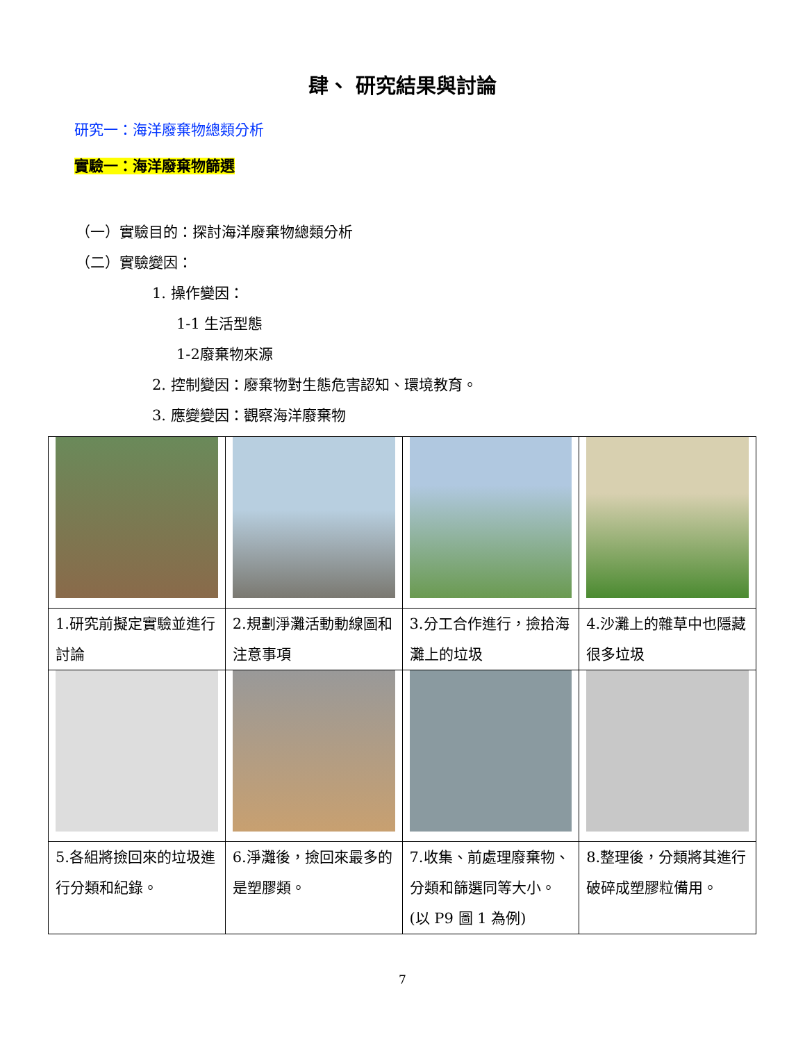肆、 研究結果與討論
研究一：海洋廢棄物總類分析
實驗一：海洋廢棄物篩選
（一）實驗目的：探討海洋廢棄物總類分析
（二）實驗變因：
1. 操作變因：
1-1 生活型態
1-2廢棄物來源
2. 控制變因：廢棄物對生態危害認知、環境教育。
3. 應變變因：觀察海洋廢棄物
| 1.研究前擬定實驗並進行討論 | 2.規劃淨灘活動動線圖和注意事項 | 3.分工合作進行，撿拾海灘上的垃圾 | 4.沙灘上的雜草中也隱藏很多垃圾 |
| 5.各組將撿回來的垃圾進行分類和紀錄。 | 6.淨灘後，撿回來最多的是塑膠類。 | 7.收集、前處理廢棄物、分類和篩選同等大小。(以 P9 圖 1 為例) | 8.整理後，分類將其進行破碎成塑膠粒備用。 |
7